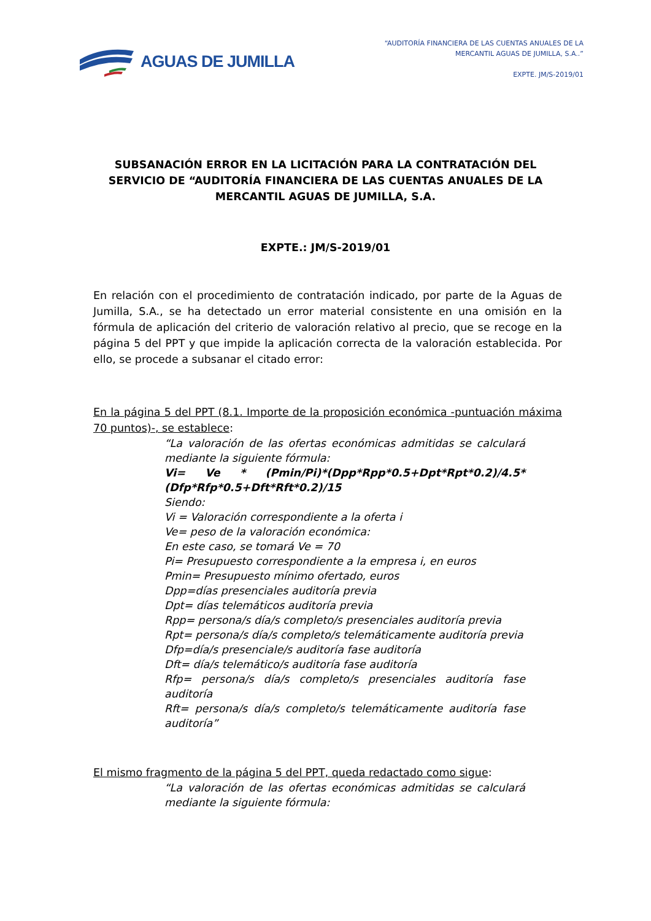AGUAS DE JUMILLA
“AUDITORÍA FINANCIERA DE LAS CUENTAS ANUALES DE LA
MERCANTIL AGUAS DE JUMILLA, S.A..”
EXPTE. JM/S-2019/01
SUBSANACIÓN ERROR EN LA LICITACIÓN PARA LA CONTRATACIÓN DEL SERVICIO DE “AUDITORÍA FINANCIERA DE LAS CUENTAS ANUALES DE LA MERCANTIL AGUAS DE JUMILLA, S.A.
EXPTE.: JM/S-2019/01
En relación con el procedimiento de contratación indicado, por parte de la Aguas de Jumilla, S.A., se ha detectado un error material consistente en una omisión en la fórmula de aplicación del criterio de valoración relativo al precio, que se recoge en la página 5 del PPT y que impide la aplicación correcta de la valoración establecida. Por ello, se procede a subsanar el citado error:
En la página 5 del PPT (8.1. Importe de la proposición económica -puntuación máxima 70 puntos)-, se establece:
“La valoración de las ofertas económicas admitidas se calculará mediante la siguiente fórmula:
Vi= Ve * (Pmin/Pi)*(Dpp*Rpp*0.5+Dpt*Rpt*0.2)/4.5*(Dfp*Rfp*0.5+Dft*Rft*0.2)/15
Siendo:
Vi = Valoración correspondiente a la oferta i
Ve= peso de la valoración económica:
En este caso, se tomará Ve = 70
Pi= Presupuesto correspondiente a la empresa i, en euros
Pmin= Presupuesto mínimo ofertado, euros
Dpp=días presenciales auditoría previa
Dpt= días telemáticos auditoría previa
Rpp= persona/s día/s completo/s presenciales auditoría previa
Rpt= persona/s día/s completo/s telemáticamente auditoría previa
Dfp=día/s presenciale/s auditoría fase auditoría
Dft= día/s telemático/s auditoría fase auditoría
Rfp= persona/s día/s completo/s presenciales auditoría fase auditoría
Rft= persona/s día/s completo/s telemáticamente auditoría fase auditoría”
El mismo fragmento de la página 5 del PPT, queda redactado como sigue:
“La valoración de las ofertas económicas admitidas se calculará mediante la siguiente fórmula: